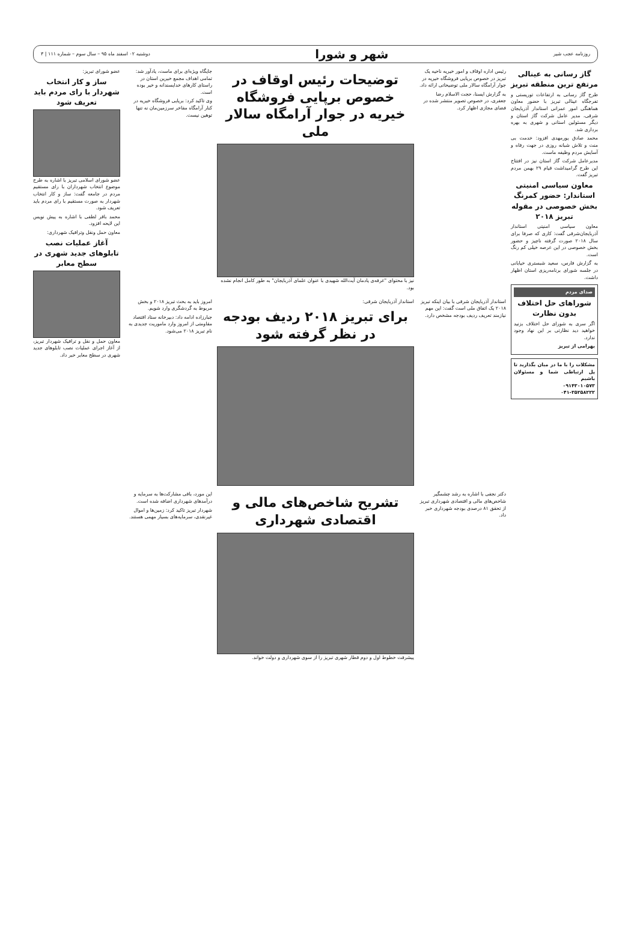روزنامه عجب شیر شهر و شورا دوشنبه ۰۲ اسفند ماه ۹۵ – سال سوم – شماره ۱۱۱ | ۳
گاز رسانی به عینالی مرتفع ترین منطقه تبریز
طرح گاز رسانی به ارتفاعات توریستی و تفرجگاه عینالی تبریز با حضور معاون هماهنگی امور عمرانی استاندار آذربایجان شرقی، مدیر عامل شرکت گاز استان و دیگر مسئولین استانی و شهری به بهره برداری شد.
محمد صادق پورمهدی افزود: خدمت بی منت و تلاش شبانه روزی در جهت رفاه و آسایش مردم وظیفه ماست.
مدیرعامل شرکت گاز استان نیز در افتتاح این طرح گرامیداشت قیام ۲۹ بهمن مردم تبریز گفت.
معاون سیاسی امنیتی استاندار: حضور کمرنگ بخش خصوصی در مقوله تبریز ۲۰۱۸
معاون سیاسی امنیتی استاندار آذربایجان‌شرقی گفت: کاری که صرفا برای سال ۲۰۱۸ صورت گرفته ناچیز و حضور بخش خصوصی در این عرصه خیلی کم رنگ است.
به گزارش فارس، سعید شبستری خیابانی در جلسه شورای برنامه‌ریزی استان اظهار داشت.
صدای مردم
شوراهای حل اختلاف بدون نظارت
اگر سری به شورای حل اختلاف بزنید خواهید دید نظارتی بر این نهاد وجود ندارد.
بهرامی از تبریز
مشکلات را با ما در میان بگذارید تا پل ارتباطی شما و مسئولان باشیم
۰۹۱۴۳۰۱۰۵۷۳
۰۴۱-۳۵۲۵۸۲۲۲
رئیس اداره اوقاف و امور خیریه ناحیه یک تبریز در خصوص برپایی فروشگاه خیریه در جوار آرامگاه سالار ملی توضیحاتی ارائه داد.
به گزارش ایسنا، حجت الاسلام رضا جعفری، در خصوص تصویر منتشر شده در فضای مجازی اظهار کرد.
توضیحات رئیس اوقاف در خصوص برپایی فروشگاه خیریه در جوار آرامگاه سالار ملی
نیز با محتوای "غرفه‌ی یادمان آیت‌الله شهیدی با عنوان علمای آذربایجان" به طور کامل انجام نشده بود.
جایگاه ویژه‌ای برای ماست، یادآور شد: تمامی اهداف مجمع خیرین استان در راستای کارهای خداپسندانه و خیر بوده است.
وی تاکید کرد: برپایی فروشگاه خیریه در کنار آرامگاه مفاخر سرزمین‌مان نه تنها توهین نیست.
استاندار آذربایجان شرقی با بیان اینکه تبریز ۲۰۱۸ یک اتفاق ملی است گفت: این مهم نیازمند تعریف ردیف بودجه مشخص دارد.
استاندار آذربایجان شرقی:
برای تبریز ۲۰۱۸ ردیف بودجه در نظر گرفته شود
امروز باید به بحث تبریز ۲۰۱۸ و بخش مربوط به گردشگری وارد شویم.
جبارزاده ادامه داد: دبیرخانه ستاد اقتصاد مقاومتی از امروز وارد ماموریت جدیدی به نام تبریز ۲۰۱۸ می‌شود.
دکتر نجفی با اشاره به رشد چشمگیر شاخص‌های مالی و اقتصادی شهرداری تبریز از تحقق ۸۱ درصدی بودجه شهرداری خبر داد.
تشریح شاخص‌های مالی و اقتصادی شهرداری
پیشرفت خطوط اول و دوم قطار شهری تبریز را از سوی شهرداری و دولت خواند.
این مورد، باقی مشارکت‌ها به سرمایه و درآمدهای شهرداری اضافه شده است.
شهردار تبریز تاکید کرد: زمین‌ها و اموال غیرنقدی، سرمایه‌های بسیار مهمی هستند.
عضو شورای تبریز:
ساز و کار انتخاب شهردار با رای مردم باید تعریف شود
عضو شورای اسلامی تبریز با اشاره به طرح موضوع انتخاب شهرداران با رای مستقیم مردم در جامعه گفت: ساز و کار انتخاب شهردار به صورت مستقیم با رای مردم باید تعریف شود.
محمد باقر لطفی با اشاره به پیش نویس این لایحه افزود.
معاون حمل ونقل وترافیک شهرداری:
آغاز عملیات نصب تابلوهای جدید شهری در سطح معابر
معاون حمل و نقل و ترافیک شهردار تبریز، از آغاز اجرای عملیات نصب تابلوهای جدید شهری در سطح معابر خبر داد.